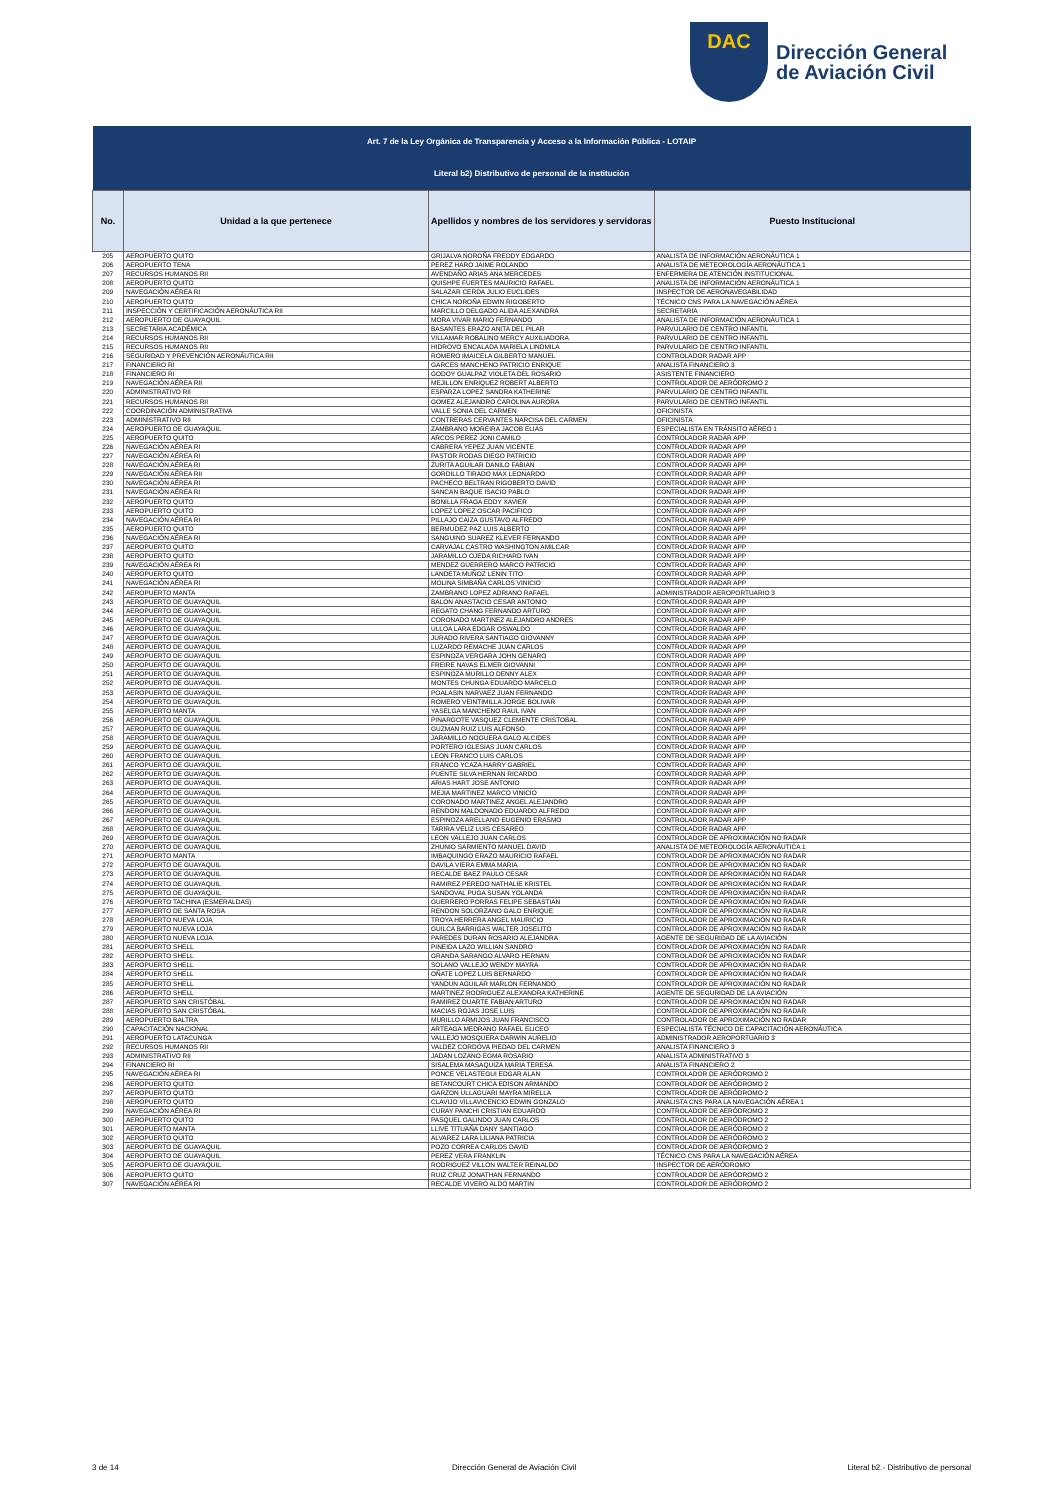DAC
Dirección General
de Aviación Civil
| Art. 7 de la Ley Orgánica de Transparencia y Acceso a la Información Pública - LOTAIP | | | |
| Literal b2) Distributivo de personal de la institución | | | |
| No. | Unidad a la que pertenece | Apellidos y nombres de los servidores y servidoras | Puesto Institucional |
| 205 | AEROPUERTO QUITO | GRIJALVA NOROÑA FREDDY EDGARDO | ANALISTA DE INFORMACIÓN AERONÁUTICA 1 |
| 206 | AEROPUERTO TENA | PEREZ HARO JAIME ROLANDO | ANALISTA DE METEOROLOGÍA AERONÁUTICA 1 |
| 207 | RECURSOS HUMANOS RII | AVENDAÑO ARIAS ANA MERCEDES | ENFERMERA DE ATENCIÓN INSTITUCIONAL |
| 208 | AEROPUERTO QUITO | QUISHPE FUERTES MAURICIO RAFAEL | ANALISTA DE INFORMACIÓN AERONÁUTICA 1 |
| 209 | NAVEGACIÓN AÉREA RI | SALAZAR CERDA JULIO EUCLIDES | INSPECTOR DE AERONAVEGABILIDAD |
| 210 | AEROPUERTO QUITO | CHICA NOROÑA EDWIN RIGOBERTO | TÉCNICO CNS PARA LA NAVEGACIÓN AÉREA |
| 211 | INSPECCIÓN Y CERTIFICACIÓN AERONÁUTICA RII | MARCILLO DELGADO ALIDA ALEXANDRA | SECRETARIA |
| 212 | AEROPUERTO DE GUAYAQUIL | MORA VIVAR MARIO FERNANDO | ANALISTA DE INFORMACIÓN AERONÁUTICA 1 |
| 213 | SECRETARIA ACADÉMICA | BASANTES ERAZO ANITA DEL PILAR | PARVULARIO DE CENTRO INFANTIL |
| 214 | RECURSOS HUMANOS RII | VILLAMAR ROBALINO MERCY AUXILIADORA | PARVULARIO DE CENTRO INFANTIL |
| 215 | RECURSOS HUMANOS RII | HIDROVO ENCALADA MARIELA LINDMILA | PARVULARIO DE CENTRO INFANTIL |
| 216 | SEGURIDAD Y PREVENCIÓN AERONÁUTICA RII | ROMERO IMAICELA GILBERTO MANUEL | CONTROLADOR RADAR APP |
| 217 | FINANCIERO RI | GARCES MANCHENO PATRICIO ENRIQUE | ANALISTA FINANCIERO 3 |
| 218 | FINANCIERO RI | GODOY GUALPAZ VIOLETA DEL ROSARIO | ASISTENTE FINANCIERO |
| 219 | NAVEGACIÓN AÉREA RII | MEJILLON ENRIQUEZ ROBERT ALBERTO | CONTROLADOR DE AERÓDROMO 2 |
| 220 | ADMINISTRATIVO RII | ESPARZA LOPEZ SANDRA KATHERINE | PARVULARIO DE CENTRO INFANTIL |
| 221 | RECURSOS HUMANOS RII | GOMEZ ALEJANDRO CAROLINA AURORA | PARVULARIO DE CENTRO INFANTIL |
| 222 | COORDINACIÓN ADMINISTRATIVA | VALLE SONIA DEL CARMEN | OFICINISTA |
| 223 | ADMINISTRATIVO RII | CONTRERAS CERVANTES NARCISA DEL CARMEN | OFICINISTA |
| 224 | AEROPUERTO DE GUAYAQUIL | ZAMBRANO MOREIRA JACOB ELIAS | ESPECIALISTA EN TRÁNSITO AÉREO 1 |
| 225 | AEROPUERTO QUITO | ARCOS PEREZ JONI CAMILO | CONTROLADOR RADAR APP |
| 226 | NAVEGACIÓN AÉREA RI | CABRERA YEPEZ JUAN VICENTE | CONTROLADOR RADAR APP |
| 227 | NAVEGACIÓN AÉREA RI | PASTOR RODAS DIEGO PATRICIO | CONTROLADOR RADAR APP |
| 228 | NAVEGACIÓN AÉREA RI | ZURITA AGUILAR DANILO FABIAN | CONTROLADOR RADAR APP |
| 229 | NAVEGACIÓN AÉREA RII | GORDILLO TIRADO MAX LEONARDO | CONTROLADOR RADAR APP |
| 230 | NAVEGACIÓN AÉREA RI | PACHECO BELTRAN RIGOBERTO DAVID | CONTROLADOR RADAR APP |
| 231 | NAVEGACIÓN AÉREA RI | SANCAN BAQUE ISACIO PABLO | CONTROLADOR RADAR APP |
| 232 | AEROPUERTO QUITO | BONILLA FRAGA EDDY XAVIER | CONTROLADOR RADAR APP |
| 233 | AEROPUERTO QUITO | LOPEZ LOPEZ OSCAR PACIFICO | CONTROLADOR RADAR APP |
| 234 | NAVEGACIÓN AÉREA RI | PILLAJO CAIZA GUSTAVO ALFREDO | CONTROLADOR RADAR APP |
| 235 | AEROPUERTO QUITO | BERMUDEZ PAZ LUIS ALBERTO | CONTROLADOR RADAR APP |
| 236 | NAVEGACIÓN AÉREA RI | SANGUINO SUAREZ KLEVER FERNANDO | CONTROLADOR RADAR APP |
| 237 | AEROPUERTO QUITO | CARVAJAL CASTRO WASHINGTON AMILCAR | CONTROLADOR RADAR APP |
| 238 | AEROPUERTO QUITO | JARAMILLO OJEDA RICHARD IVAN | CONTROLADOR RADAR APP |
| 239 | NAVEGACIÓN AÉREA RI | MENDEZ GUERRERO MARCO PATRICIO | CONTROLADOR RADAR APP |
| 240 | AEROPUERTO QUITO | LANDETA MUÑOZ LENIN TITO | CONTROLADOR RADAR APP |
| 241 | NAVEGACIÓN AÉREA RI | MOLINA SIMBAÑA CARLOS VINICIO | CONTROLADOR RADAR APP |
| 242 | AEROPUERTO MANTA | ZAMBRANO LOPEZ ADRIANO RAFAEL | ADMINISTRADOR AEROPORTUARIO 3 |
| 243 | AEROPUERTO DE GUAYAQUIL | BALON ANASTACIO CESAR ANTONIO | CONTROLADOR RADAR APP |
| 244 | AEROPUERTO DE GUAYAQUIL | REGATO CHANG FERNANDO ARTURO | CONTROLADOR RADAR APP |
| 245 | AEROPUERTO DE GUAYAQUIL | CORONADO MARTINEZ ALEJANDRO ANDRES | CONTROLADOR RADAR APP |
| 246 | AEROPUERTO DE GUAYAQUIL | ULLOA LARA EDGAR OSWALDO | CONTROLADOR RADAR APP |
| 247 | AEROPUERTO DE GUAYAQUIL | JURADO RIVERA SANTIAGO GIOVANNY | CONTROLADOR RADAR APP |
| 248 | AEROPUERTO DE GUAYAQUIL | LUZARDO REMACHE JUAN CARLOS | CONTROLADOR RADAR APP |
| 249 | AEROPUERTO DE GUAYAQUIL | ESPINOZA VERGARA JOHN GENARO | CONTROLADOR RADAR APP |
| 250 | AEROPUERTO DE GUAYAQUIL | FREIRE NAVAS ELMER GIOVANNI | CONTROLADOR RADAR APP |
| 251 | AEROPUERTO DE GUAYAQUIL | ESPINOZA MURILLO DENNY ALEX | CONTROLADOR RADAR APP |
| 252 | AEROPUERTO DE GUAYAQUIL | MONTES CHUNGA EDUARDO MARCELO | CONTROLADOR RADAR APP |
| 253 | AEROPUERTO DE GUAYAQUIL | POALASIN NARVAEZ JUAN FERNANDO | CONTROLADOR RADAR APP |
| 254 | AEROPUERTO DE GUAYAQUIL | ROMERO VEINTIMILLA JORGE BOLIVAR | CONTROLADOR RADAR APP |
| 255 | AEROPUERTO MANTA | YASELGA MANCHENO RAUL IVAN | CONTROLADOR RADAR APP |
| 256 | AEROPUERTO DE GUAYAQUIL | PINARGOTE VASQUEZ CLEMENTE CRISTOBAL | CONTROLADOR RADAR APP |
| 257 | AEROPUERTO DE GUAYAQUIL | GUZMAN RUIZ LUIS ALFONSO | CONTROLADOR RADAR APP |
| 258 | AEROPUERTO DE GUAYAQUIL | JARAMILLO NOGUERA GALO ALCIDES | CONTROLADOR RADAR APP |
| 259 | AEROPUERTO DE GUAYAQUIL | PORTERO IGLESIAS JUAN CARLOS | CONTROLADOR RADAR APP |
| 260 | AEROPUERTO DE GUAYAQUIL | LEON FRANCO LUIS CARLOS | CONTROLADOR RADAR APP |
| 261 | AEROPUERTO DE GUAYAQUIL | FRANCO YCAZA HARRY GABRIEL | CONTROLADOR RADAR APP |
| 262 | AEROPUERTO DE GUAYAQUIL | PUENTE SILVA HERNAN RICARDO | CONTROLADOR RADAR APP |
| 263 | AEROPUERTO DE GUAYAQUIL | ARIAS HART JOSE ANTONIO | CONTROLADOR RADAR APP |
| 264 | AEROPUERTO DE GUAYAQUIL | MEJIA MARTINEZ MARCO VINICIO | CONTROLADOR RADAR APP |
| 265 | AEROPUERTO DE GUAYAQUIL | CORONADO MARTINEZ ANGEL ALEJANDRO | CONTROLADOR RADAR APP |
| 266 | AEROPUERTO DE GUAYAQUIL | RENDON MALDONADO EDUARDO ALFREDO | CONTROLADOR RADAR APP |
| 267 | AEROPUERTO DE GUAYAQUIL | ESPINOZA ARELLANO EUGENIO ERASMO | CONTROLADOR RADAR APP |
| 268 | AEROPUERTO DE GUAYAQUIL | TARIRA VELIZ LUIS CESAREO | CONTROLADOR RADAR APP |
| 269 | AEROPUERTO DE GUAYAQUIL | LEON VALLEJO JUAN CARLOS | CONTROLADOR DE APROXIMACIÓN NO RADAR |
| 270 | AEROPUERTO DE GUAYAQUIL | ZHUNIO SARMIENTO MANUEL DAVID | ANALISTA DE METEOROLOGÍA AERONÁUTICA 1 |
| 271 | AEROPUERTO MANTA | IMBAQUINGO ERAZO MAURICIO RAFAEL | CONTROLADOR DE APROXIMACIÓN NO RADAR |
| 272 | AEROPUERTO DE GUAYAQUIL | DAVILA VIERA EMMA MARIA | CONTROLADOR DE APROXIMACIÓN NO RADAR |
| 273 | AEROPUERTO DE GUAYAQUIL | RECALDE BAEZ PAULO CESAR | CONTROLADOR DE APROXIMACIÓN NO RADAR |
| 274 | AEROPUERTO DE GUAYAQUIL | RAMIREZ PEREDO NATHALIE KRISTEL | CONTROLADOR DE APROXIMACIÓN NO RADAR |
| 275 | AEROPUERTO DE GUAYAQUIL | SANDOVAL PUGA SUSAN YOLANDA | CONTROLADOR DE APROXIMACIÓN NO RADAR |
| 276 | AEROPUERTO TACHINA (ESMERALDAS) | GUERRERO PORRAS FELIPE SEBASTIAN | CONTROLADOR DE APROXIMACIÓN NO RADAR |
| 277 | AEROPUERTO DE SANTA ROSA | RENDON SOLORZANO GALO ENRIQUE | CONTROLADOR DE APROXIMACIÓN NO RADAR |
| 278 | AEROPUERTO NUEVA LOJA | TROYA HERRERA ANGEL MAURICIO | CONTROLADOR DE APROXIMACIÓN NO RADAR |
| 279 | AEROPUERTO NUEVA LOJA | GUILCA BARRIGAS WALTER JOSELITO | CONTROLADOR DE APROXIMACIÓN NO RADAR |
| 280 | AEROPUERTO NUEVA LOJA | PAREDES DURAN ROSARIO ALEJANDRA | AGENTE DE SEGURIDAD DE LA AVIACIÓN |
| 281 | AEROPUERTO SHELL | PINEIDA LAZO WILLIAN SANDRO | CONTROLADOR DE APROXIMACIÓN NO RADAR |
| 282 | AEROPUERTO SHELL | GRANDA SARANGO ALVARO HERNAN | CONTROLADOR DE APROXIMACIÓN NO RADAR |
| 283 | AEROPUERTO SHELL | SOLANO VALLEJO WENDY MAYRA | CONTROLADOR DE APROXIMACIÓN NO RADAR |
| 284 | AEROPUERTO SHELL | OÑATE LOPEZ LUIS BERNARDO | CONTROLADOR DE APROXIMACIÓN NO RADAR |
| 285 | AEROPUERTO SHELL | YANDUN AGUILAR MARLON FERNANDO | CONTROLADOR DE APROXIMACIÓN NO RADAR |
| 286 | AEROPUERTO SHELL | MARTINEZ RODRIGUEZ ALEXANDRA KATHERINE | AGENTE DE SEGURIDAD DE LA AVIACIÓN |
| 287 | AEROPUERTO SAN CRISTÓBAL | RAMIREZ DUARTE FABIAN ARTURO | CONTROLADOR DE APROXIMACIÓN NO RADAR |
| 288 | AEROPUERTO SAN CRISTÓBAL | MACIAS ROJAS JOSE LUIS | CONTROLADOR DE APROXIMACIÓN NO RADAR |
| 289 | AEROPUERTO BALTRA | MURILLO ARMIJOS JUAN FRANCISCO | CONTROLADOR DE APROXIMACIÓN NO RADAR |
| 290 | CAPACITACIÓN NACIONAL | ARTEAGA MEDRANO RAFAEL ELICEO | ESPECIALISTA TÉCNICO DE CAPACITACIÓN AERONÁUTICA |
| 291 | AEROPUERTO LATACUNGA | VALLEJO MOSQUERA DARWIN AURELIO | ADMINISTRADOR AEROPORTUARIO 3 |
| 292 | RECURSOS HUMANOS RII | VALDEZ CORDOVA PIEDAD DEL CARMEN | ANALISTA FINANCIERO 3 |
| 293 | ADMINISTRATIVO RII | JADAN LOZANO EGMA ROSARIO | ANALISTA ADMINISTRATIVO 3 |
| 294 | FINANCIERO RI | SISALEMA MASAQUIZA MARIA TERESA | ANALISTA FINANCIERO 2 |
| 295 | NAVEGACIÓN AÉREA RI | PONCE VELASTEGUI EDGAR ALAN | CONTROLADOR DE AERÓDROMO 2 |
| 296 | AEROPUERTO QUITO | BETANCOURT CHICA EDISON ARMANDO | CONTROLADOR DE AERÓDROMO 2 |
| 297 | AEROPUERTO QUITO | GARZON ULLAGUARI MAYRA MIRELLA | CONTROLADOR DE AERÓDROMO 2 |
| 298 | AEROPUERTO QUITO | CLAVIJO VILLAVICENCIO EDWIN GONZALO | ANALISTA CNS PARA LA NAVEGACIÓN AÉREA 1 |
| 299 | NAVEGACIÓN AÉREA RI | CURAY PANCHI CRISTIAN EDUARDO | CONTROLADOR DE AERÓDROMO 2 |
| 300 | AEROPUERTO QUITO | PASQUEL GALINDO JUAN CARLOS | CONTROLADOR DE AERÓDROMO 2 |
| 301 | AEROPUERTO MANTA | LLIVE TITUAÑA DANY SANTIAGO | CONTROLADOR DE AERÓDROMO 2 |
| 302 | AEROPUERTO QUITO | ALVAREZ LARA LILIANA PATRICIA | CONTROLADOR DE AERÓDROMO 2 |
| 303 | AEROPUERTO DE GUAYAQUIL | POZO CORREA CARLOS DAVID | CONTROLADOR DE AERÓDROMO 2 |
| 304 | AEROPUERTO DE GUAYAQUIL | PEREZ VERA FRANKLIN | TÉCNICO CNS PARA LA NAVEGACIÓN AÉREA |
| 305 | AEROPUERTO DE GUAYAQUIL | RODRIGUEZ VILLON WALTER REINALDO | INSPECTOR DE AERÓDROMO |
| 306 | AEROPUERTO QUITO | RUIZ CRUZ JONATHAN FERNANDO | CONTROLADOR DE AERÓDROMO 2 |
| 307 | NAVEGACIÓN AÉREA RI | RECALDE VIVERO ALDO MARTIN | CONTROLADOR DE AERÓDROMO 2 |
3 de 14 Dirección General de Aviación Civil Literal b2.- Distributivo de personal